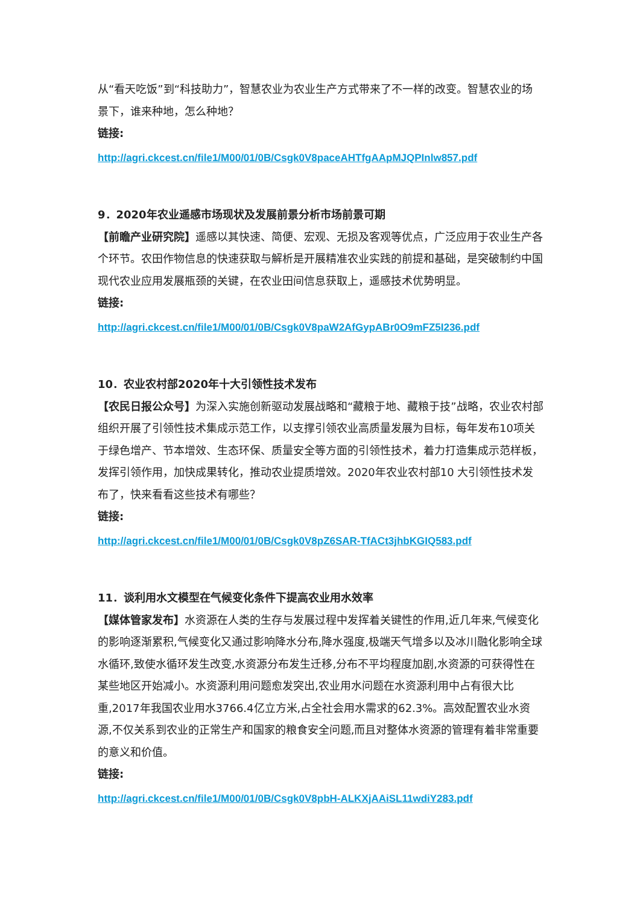从“看天吃饭”到“科技助力”，智慧农业为农业生产方式带来了不一样的改变。智慧农业的场景下，谁来种地，怎么种地？
链接:
http://agri.ckcest.cn/file1/M00/01/0B/Csgk0V8paceAHTfgAApMJQPInlw857.pdf
9．2020年农业遥感市场现状及发展前景分析市场前景可期
【前瞻产业研究院】遥感以其快速、简便、宏观、无损及客观等优点，广泛应用于农业生产各个环节。农田作物信息的快速获取与解析是开展精准农业实践的前提和基础，是突破制约中国现代农业应用发展瓶颈的关键，在农业田间信息获取上，遥感技术优势明显。
链接:
http://agri.ckcest.cn/file1/M00/01/0B/Csgk0V8paW2AfGypABr0O9mFZ5I236.pdf
10．农业农村部2020年十大引领性技术发布
【农民日报公众号】为深入实施创新驱动发展战略和“藏粮于地、藏粮于技”战略，农业农村部组织开展了引领性技术集成示范工作，以支撑引领农业高质量发展为目标，每年发布10项关于绿色增产、节本增效、生态环保、质量安全等方面的引领性技术，着力打造集成示范样板，发挥引领作用，加快成果转化，推动农业提质增效。2020年农业农村部10 大引领性技术发布了，快来看看这些技术有哪些？
链接:
http://agri.ckcest.cn/file1/M00/01/0B/Csgk0V8pZ6SAR-TfACt3jhbKGIQ583.pdf
11．谈利用水文模型在气候变化条件下提高农业用水效率
【媒体管家发布】水资源在人类的生存与发展过程中发挥着关键性的作用,近几年来,气候变化的影响逐渐累积,气候变化又通过影响降水分布,降水强度,极端天气增多以及冰川融化影响全球水循环,致使水循环发生改变,水资源分布发生迁移,分布不平均程度加剧,水资源的可获得性在某些地区开始减小。水资源利用问题愈发突出,农业用水问题在水资源利用中占有很大比重,2017年我国农业用水3766.4亿立方米,占全社会用水需求的62.3%。高效配置农业水资源,不仅关系到农业的正常生产和国家的粮食安全问题,而且对整体水资源的管理有着非常重要的意义和价值。
链接:
http://agri.ckcest.cn/file1/M00/01/0B/Csgk0V8pbH-ALKXjAAiSL11wdiY283.pdf